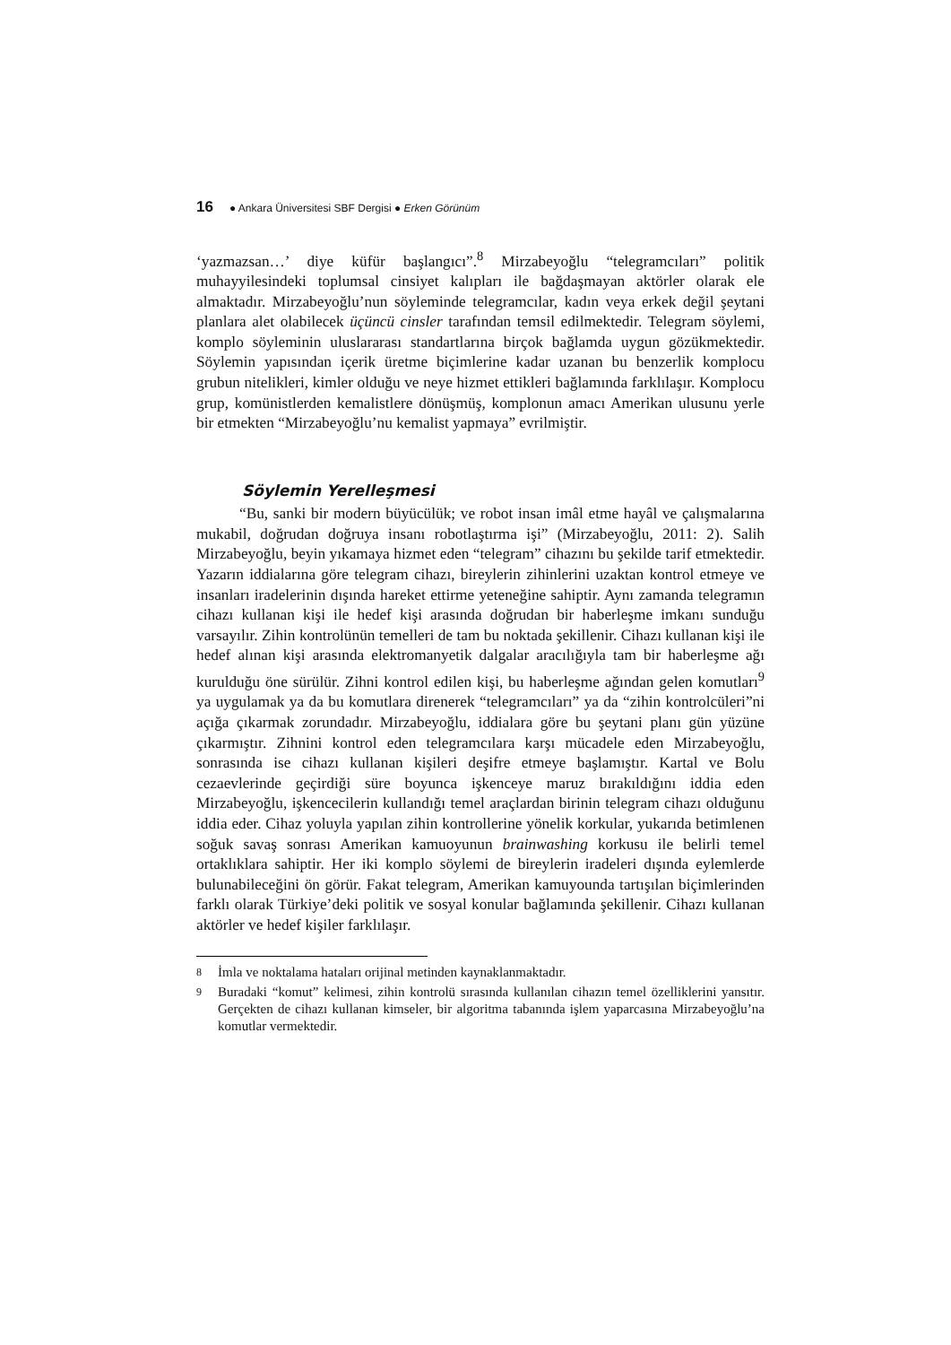16 ● Ankara Üniversitesi SBF Dergisi ● Erken Görünüm
‘yazmazsan…’ diye küfür başlangıcı”.<sup>8</sup> Mirzabeyoğlu “telegramcıları” politik muhayyilesindeki toplumsal cinsiyet kalıpları ile bağdaşmayan aktörler olarak ele almaktadır. Mirzabeyoğlu’nun söyleminde telegramcılar, kadın veya erkek değil şeytani planlara alet olabilecek üçüncü cinsler tarafından temsil edilmektedir. Telegram söylemi, komplo söyleminin uluslararası standartlarına birçok bağlamda uygun gözükmektedir. Söylemin yapısından içerik üretme biçimlerine kadar uzanan bu benzerlik komplocu grubun nitelikleri, kimler olduğu ve neye hizmet ettikleri bağlamında farklılaşır. Komplocu grup, komünistlerden kemalistlere dönüşmüş, komplonun amacı Amerikan ulusunu yerle bir etmekten “Mirzabeyoğlu’nu kemalist yapmaya” evrilmiştir.
Söylemin Yerelleşmesi
“Bu, sanki bir modern büyücülük; ve robot insan imâl etme hayâl ve çalışmalarına mukabil, doğrudan doğruya insanı robotlaştırma işi” (Mirzabeyoğlu, 2011: 2). Salih Mirzabeyoğlu, beyin yıkamaya hizmet eden “telegram” cihazını bu şekilde tarif etmektedir. Yazarın iddialarına göre telegram cihazı, bireylerin zihinlerini uzaktan kontrol etmeye ve insanları iradelerinin dışında hareket ettirme yeteneğine sahiptir. Aynı zamanda telegramın cihazı kullanan kişi ile hedef kişi arasında doğrudan bir haberleşme imkanı sunduğu varsayılır. Zihin kontrolünün temelleri de tam bu noktada şekillenir. Cihazı kullanan kişi ile hedef alınan kişi arasında elektromanyetik dalgalar aracılığıyla tam bir haberleşme ağı kurulduğu öne sürülür. Zihni kontrol edilen kişi, bu haberleşme ağından gelen komutları<sup>9</sup> ya uygulamak ya da bu komutlara direnerek “telegramcıları” ya da “zihin kontrolcüleri”ni açığa çıkarmak zorundadır. Mirzabeyoğlu, iddialara göre bu şeytani planı gün yüzüne çıkarmıştır. Zihnini kontrol eden telegramcılara karşı mücadele eden Mirzabeyoğlu, sonrasında ise cihazı kullanan kişileri deşifre etmeye başlamıştır. Kartal ve Bolu cezaevlerinde geçirdiği süre boyunca işkenceye maruz bırakıldığını iddia eden Mirzabeyoğlu, işkencecilerin kullandığı temel araçlardan birinin telegram cihazı olduğunu iddia eder. Cihaz yoluyla yapılan zihin kontrollerine yönelik korkular, yukarıda betimlenen soğuk savaş sonrası Amerikan kamuoyunun brainwashing korkusu ile belirli temel ortaklıklara sahiptir. Her iki komplo söylemi de bireylerin iradeleri dışında eylemlerde bulunabileceğini ön görür. Fakat telegram, Amerikan kamuyounda tartışılan biçimlerinden farklı olarak Türkiye’deki politik ve sosyal konular bağlamında şekillenir. Cihazı kullanan aktörler ve hedef kişiler farklılaşır.
8
İmla ve noktalama hataları orijinal metinden kaynaklanmaktadır.
9
Buradaki “komut” kelimesi, zihin kontrolü sırasında kullanılan cihazın temel özelliklerini yansıtır. Gerçekten de cihazı kullanan kimseler, bir algoritma tabanında işlem yaparcasına Mirzabeyoğlu’na komutlar vermektedir.